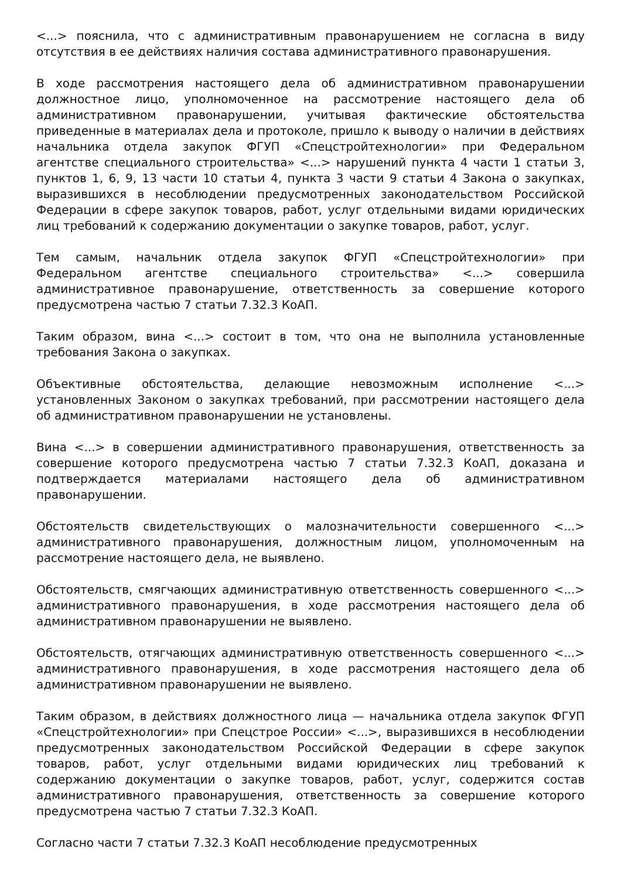<...> пояснила, что с административным правонарушением не согласна в виду отсутствия в ее действиях наличия состава административного правонарушения.
В ходе рассмотрения настоящего дела об административном правонарушении должностное лицо, уполномоченное на рассмотрение настоящего дела об административном правонарушении, учитывая фактические обстоятельства приведенные в материалах дела и протоколе, пришло к выводу о наличии в действиях начальника отдела закупок ФГУП «Спецстройтехнологии» при Федеральном агентстве специального строительства» <...> нарушений пункта 4 части 1 статьи 3, пунктов 1, 6, 9, 13 части 10 статьи 4, пункта 3 части 9 статьи 4 Закона о закупках, выразившихся в несоблюдении предусмотренных законодательством Российской Федерации в сфере закупок товаров, работ, услуг отдельными видами юридических лиц требований к содержанию документации о закупке товаров, работ, услуг.
Тем самым, начальник отдела закупок ФГУП «Спецстройтехнологии» при Федеральном агентстве специального строительства» <...> совершила административное правонарушение, ответственность за совершение которого предусмотрена частью 7 статьи 7.32.3 КоАП.
Таким образом, вина <...> состоит в том, что она не выполнила установленные требования Закона о закупках.
Объективные обстоятельства, делающие невозможным исполнение <...> установленных Законом о закупках требований, при рассмотрении настоящего дела об административном правонарушении не установлены.
Вина <...> в совершении административного правонарушения, ответственность за совершение которого предусмотрена частью 7 статьи 7.32.3 КоАП, доказана и подтверждается материалами настоящего дела об административном правонарушении.
Обстоятельств свидетельствующих о малозначительности совершенного <...> административного правонарушения, должностным лицом, уполномоченным на рассмотрение настоящего дела, не выявлено.
Обстоятельств, смягчающих административную ответственность совершенного <...> административного правонарушения, в ходе рассмотрения настоящего дела об административном правонарушении не выявлено.
Обстоятельств, отягчающих административную ответственность совершенного <...> административного правонарушения, в ходе рассмотрения настоящего дела об административном правонарушении не выявлено.
Таким образом, в действиях должностного лица — начальника отдела закупок ФГУП «Спецстройтехнологии» при Спецстрое России» <...>, выразившихся в несоблюдении предусмотренных законодательством Российской Федерации в сфере закупок товаров, работ, услуг отдельными видами юридических лиц требований к содержанию документации о закупке товаров, работ, услуг, содержится состав административного правонарушения, ответственность за совершение которого предусмотрена частью 7 статьи 7.32.3 КоАП.
Согласно части 7 статьи 7.32.3 КоАП несоблюдение предусмотренных